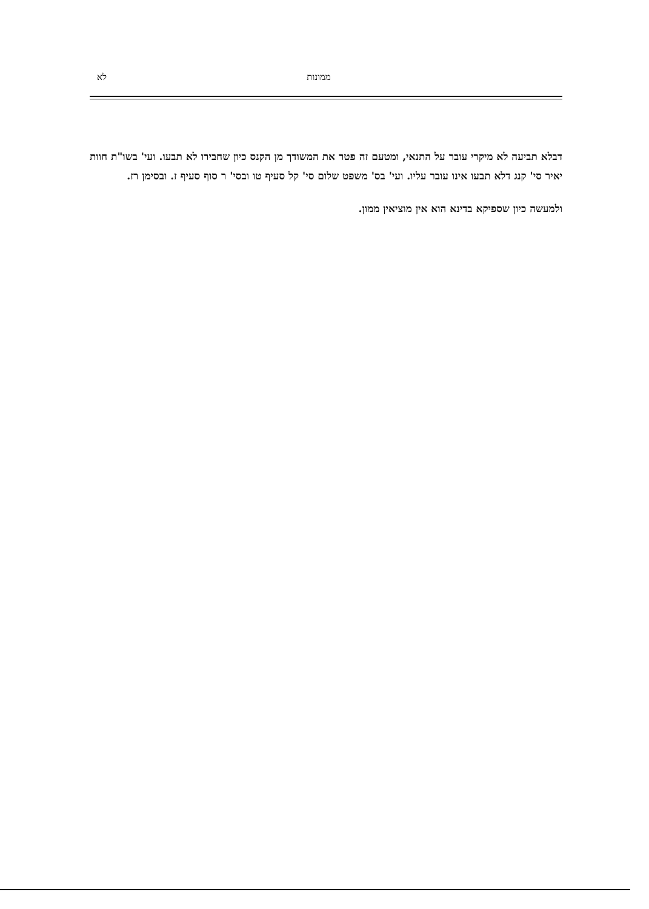ממונות לא
דבלא תביעה לא מיקרי עובר על התנאי, ומטעם זה פטר את המשודך מן הקנס כיון שחבירו לא תבעו. ועי' בשו"ת חוות יאיר סי' קנג דלא תבעו אינו עובר עליו. ועי' בס' משפט שלום סי' קל סעיף טו ובסי' ר סוף סעיף ז. ובסימן רז.
ולמעשה כיון שספיקא בדינא הוא אין מוציאין ממון.